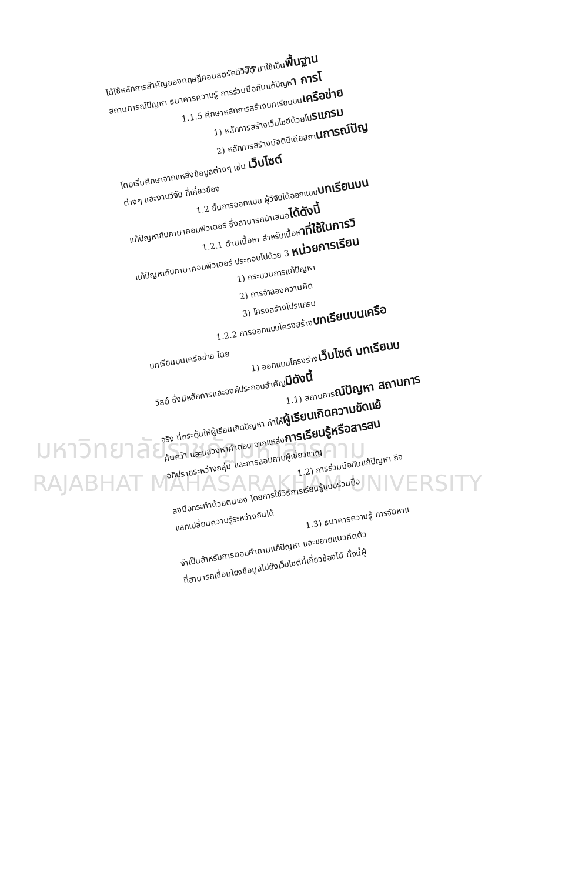77
มหาวิทยาลัยราชภัฏมหาสารคาม
RAJABHAT MAHASARAKHAM UNIVERSITY
ได้ใช้หลักการสำคัญของทฤษฎีคอนสตรัคติวิสต์ มาใช้เป็นพื้นฐาน
สถานการณ์ปัญหา ธนาคารความรู้ การร่วมมือกันแก้ปัญหา การโ
1.1.5 ศึกษาหลักการสร้างบทเรียนบนเครือข่าย
1) หลักการสร้างเว็บไซต์ด้วยโปรแกรม
2) หลักการสร้างมัลติมีเดียสถานการณ์ปัญ
โดยเริ่มศึกษาจากแหล่งข้อมูลต่างๆ เช่น เว็บไซต์
ต่างๆ และงานวิจัย ที่เกี่ยวข้อง
1.2 ขั้นการออกแบบ ผู้วิจัยได้ออกแบบบทเรียนบน
แก้ปัญหากับภาษาคอมพิวเตอร์ ซึ่งสามารถนำเสนอได้ดังนี้
1.2.1 ด้านเนื้อหา สำหรับเนื้อหาที่ใช้ในการวิ
แก้ปัญหากับภาษาคอมพิวเตอร์ ประกอบไปด้วย 3 หน่วยการเรียน
1) กระบวนการแก้ปัญหา
2) การจำลองความคิด
3) โครงสร้างโปรแกรม
1.2.2 การออกแบบโครงสร้างบทเรียนบนเครือ
บทเรียนบนเครือข่าย โดย
1) ออกแบบโครงร่างเว็บไซต์ บทเรียนบ
วิสต์ ซึ่งมีหลักการและองค์ประกอบสำคัญมีดังนี้
1.1) สถานการณ์ปัญหา สถานการ
จริง ที่กระตุ้นให้ผู้เรียนเกิดปัญหา ทำให้ผู้เรียนเกิดความขัดแย้
ค้นคว้า และแสวงหาคำตอบ จากแหล่งการเรียนรู้หรือสารสน
อภิปรายระหว่างกลุ่ม และการสอบถามผู้เชี่ยวชาญ
1.2) การร่วมมือกันแก้ปัญหา กิจ
ลงมือกระทำด้วยตนเอง โดยการใช้วิธีการเรียนรู้แบบร่วมมือ
แลกเปลี่ยนความรู้ระหว่างกันได้
1.3) ธนาคารความรู้ การจัดหาแ
จำเป็นสำหรับการตอบคำถามแก้ปัญหา และขยายแนวคิดด้ว
ที่สามารถเชื่อมโยงข้อมูลไปยังเว็บไซต์ที่เกี่ยวข้องได้ ทั้งนี้ผู้